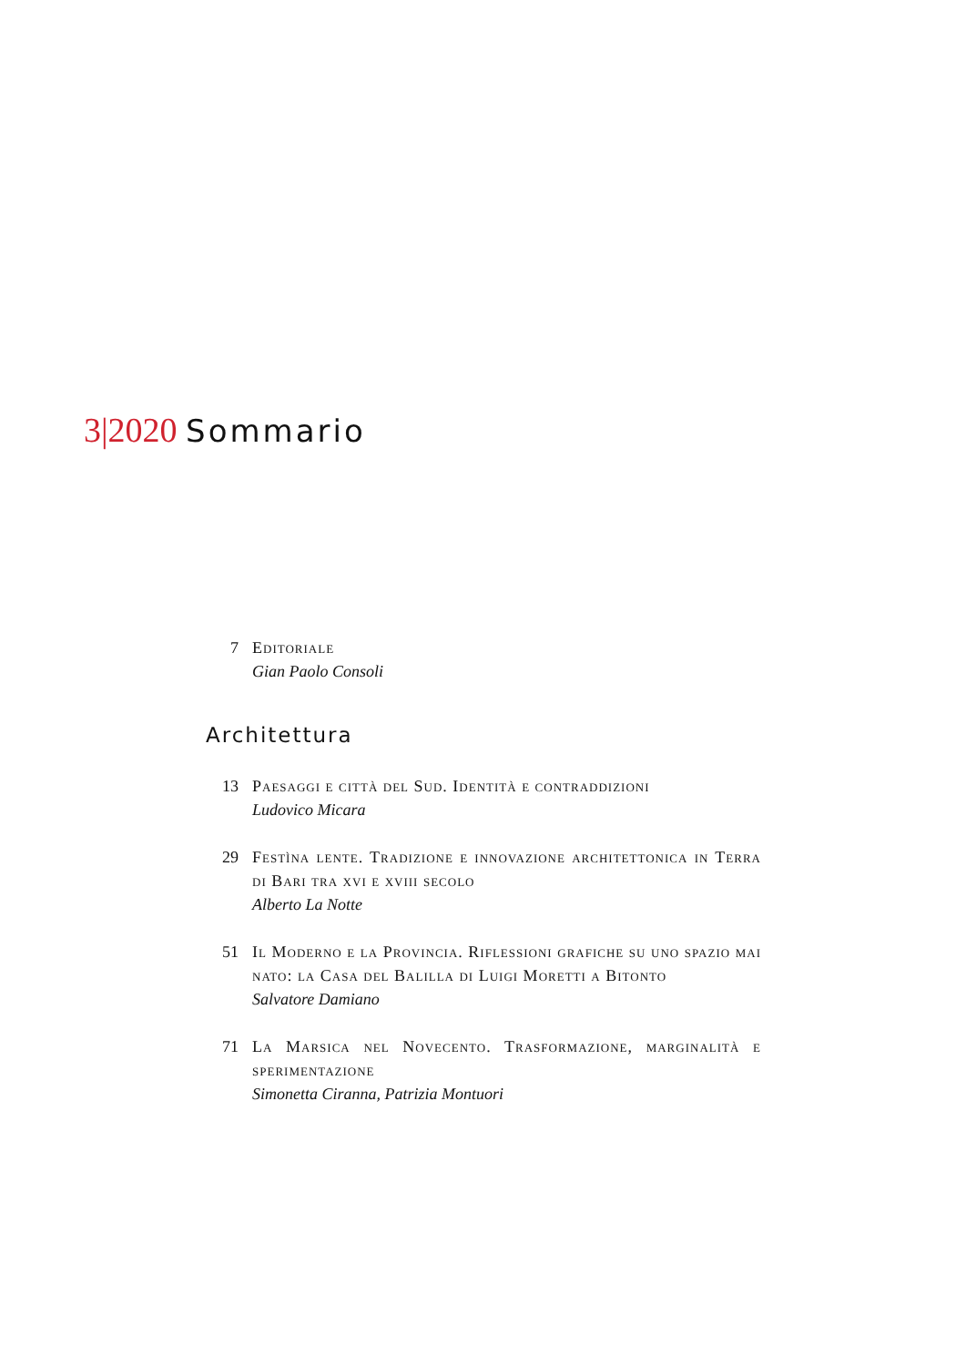3|2020 Sommario
7 Editoriale
Gian Paolo Consoli
Architettura
13 Paesaggi e città del Sud. Identità e contraddizioni
Ludovico Micara
29 Festìna lente. Tradizione e innovazione architettonica in Terra di Bari tra xvi e xviii secolo
Alberto La Notte
51 Il Moderno e la Provincia. Riflessioni grafiche su uno spazio mai nato: la Casa del Balilla di Luigi Moretti a Bitonto
Salvatore Damiano
71 La Marsica nel Novecento. Trasformazione, marginalità e sperimentazione
Simonetta Ciranna, Patrizia Montuori